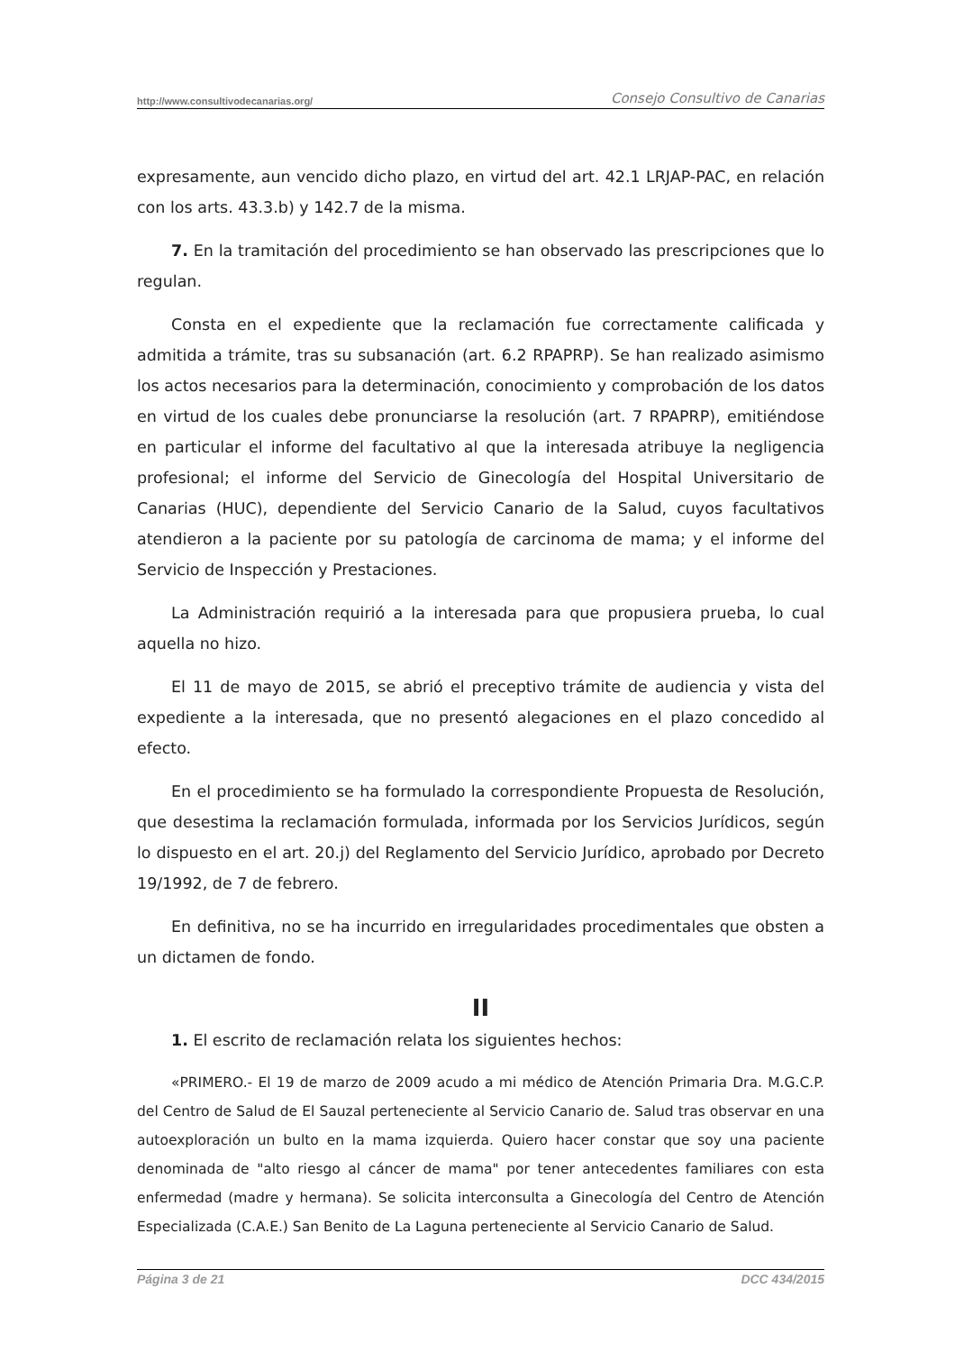http://www.consultivodecanarias.org/ Consejo Consultivo de Canarias
expresamente, aun vencido dicho plazo, en virtud del art. 42.1 LRJAP-PAC, en relación con los arts. 43.3.b) y 142.7 de la misma.
7. En la tramitación del procedimiento se han observado las prescripciones que lo regulan.
Consta en el expediente que la reclamación fue correctamente calificada y admitida a trámite, tras su subsanación (art. 6.2 RPAPRP). Se han realizado asimismo los actos necesarios para la determinación, conocimiento y comprobación de los datos en virtud de los cuales debe pronunciarse la resolución (art. 7 RPAPRP), emitiéndose en particular el informe del facultativo al que la interesada atribuye la negligencia profesional; el informe del Servicio de Ginecología del Hospital Universitario de Canarias (HUC), dependiente del Servicio Canario de la Salud, cuyos facultativos atendieron a la paciente por su patología de carcinoma de mama; y el informe del Servicio de Inspección y Prestaciones.
La Administración requirió a la interesada para que propusiera prueba, lo cual aquella no hizo.
El 11 de mayo de 2015, se abrió el preceptivo trámite de audiencia y vista del expediente a la interesada, que no presentó alegaciones en el plazo concedido al efecto.
En el procedimiento se ha formulado la correspondiente Propuesta de Resolución, que desestima la reclamación formulada, informada por los Servicios Jurídicos, según lo dispuesto en el art. 20.j) del Reglamento del Servicio Jurídico, aprobado por Decreto 19/1992, de 7 de febrero.
En definitiva, no se ha incurrido en irregularidades procedimentales que obsten a un dictamen de fondo.
II
1. El escrito de reclamación relata los siguientes hechos:
«PRIMERO.- El 19 de marzo de 2009 acudo a mi médico de Atención Primaria Dra. M.G.C.P. del Centro de Salud de El Sauzal perteneciente al Servicio Canario de. Salud tras observar en una autoexploración un bulto en la mama izquierda. Quiero hacer constar que soy una paciente denominada de "alto riesgo al cáncer de mama" por tener antecedentes familiares con esta enfermedad (madre y hermana). Se solicita interconsulta a Ginecología del Centro de Atención Especializada (C.A.E.) San Benito de La Laguna perteneciente al Servicio Canario de Salud.
Página 3 de 21 DCC 434/2015